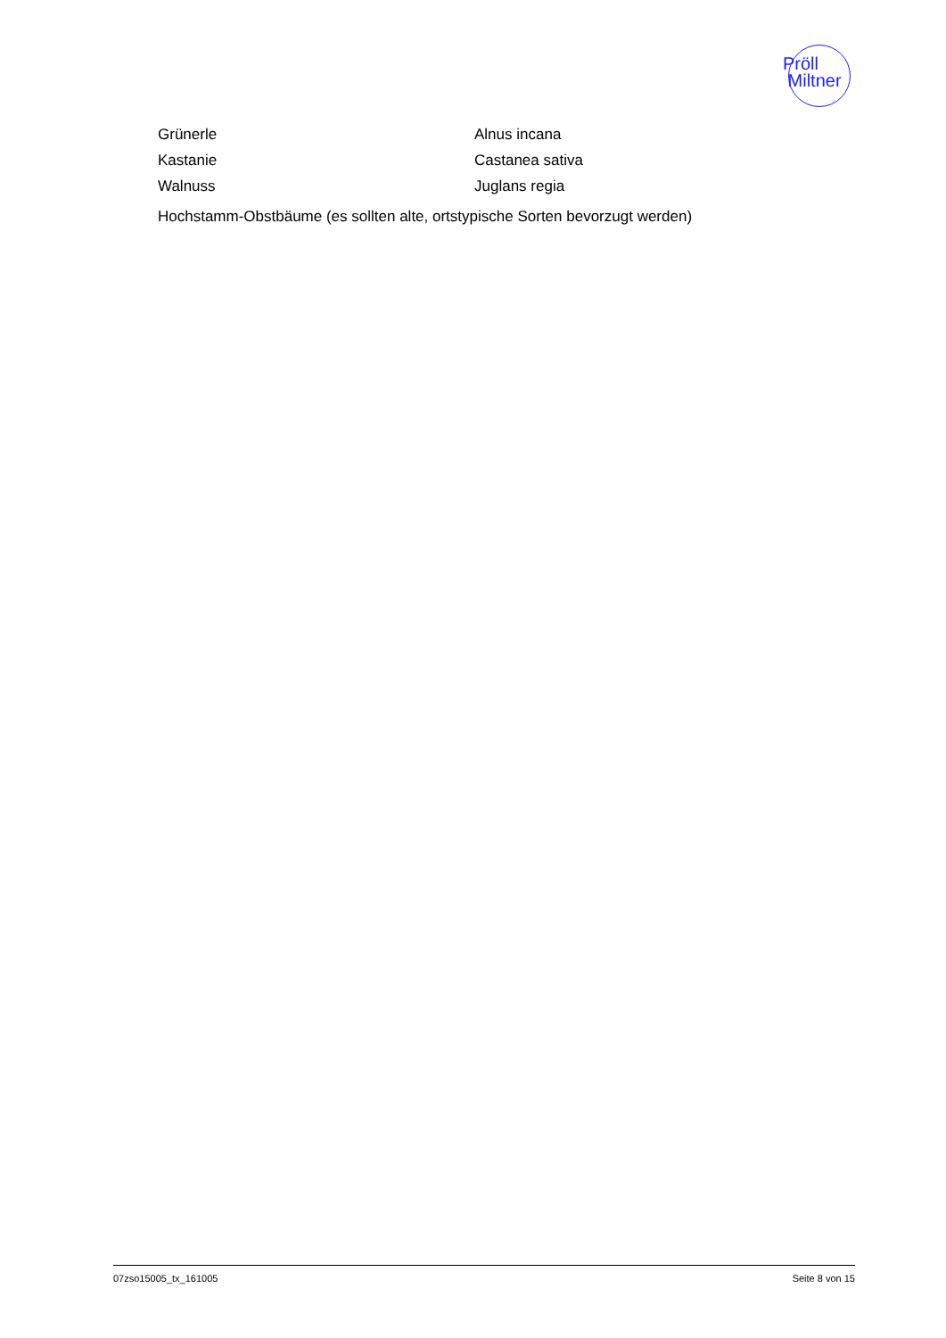Pröll
Miltner
Grünerle Alnus incana
Kastanie Castanea sativa
Walnuss Juglans regia
Hochstamm-Obstbäume (es sollten alte, ortstypische Sorten bevorzugt werden)
07zso15005_tx_161005 Seite 8 von 15